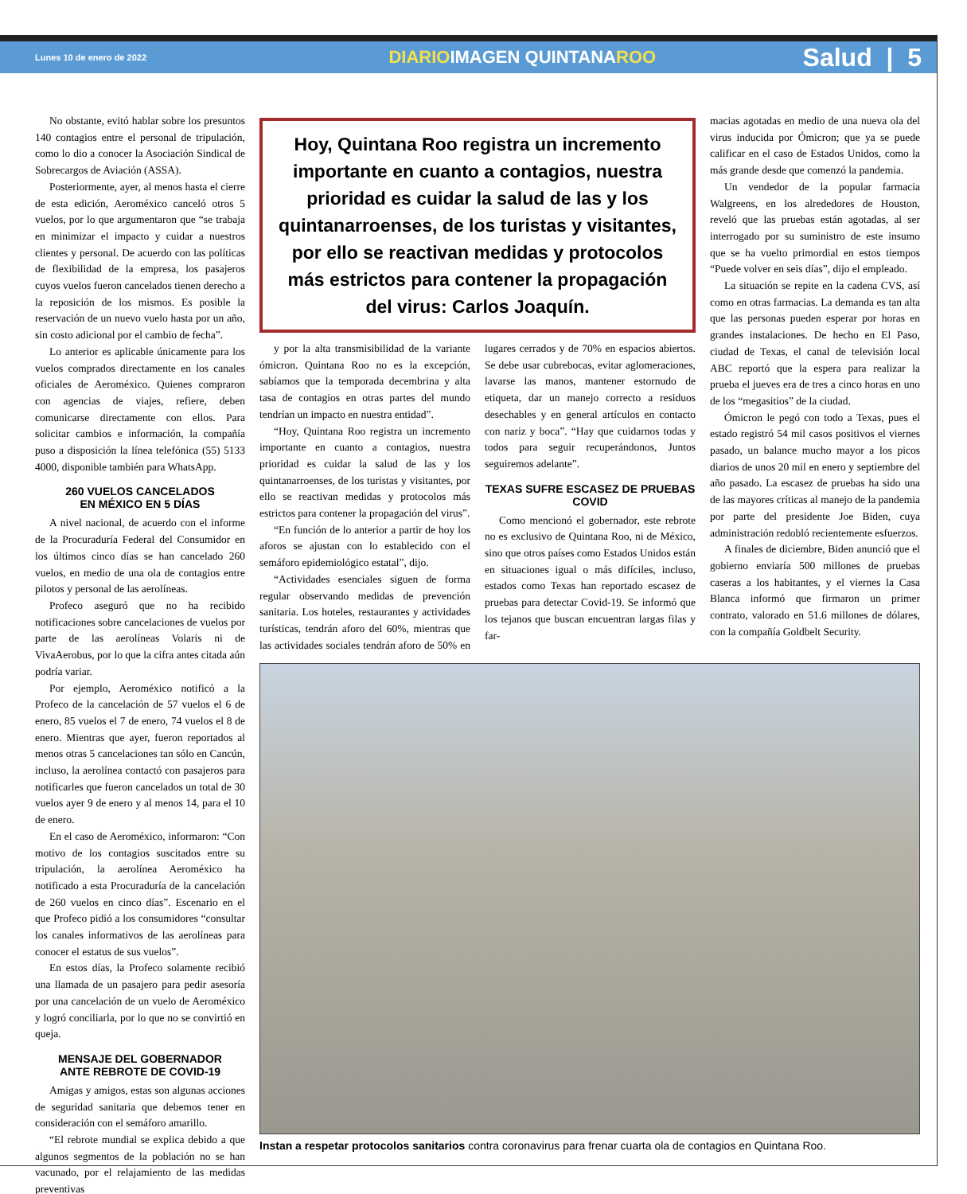Lunes 10 de enero de 2022
DIARIOIMAGEN QUINTANAROO
Salud | 5
No obstante, evitó hablar sobre los presuntos 140 contagios entre el personal de tripulación, como lo dio a conocer la Asociación Sindical de Sobrecargos de Aviación (ASSA).
Posteriormente, ayer, al menos hasta el cierre de esta edición, Aeroméxico canceló otros 5 vuelos, por lo que argumentaron que “se trabaja en minimizar el impacto y cuidar a nuestros clientes y personal. De acuerdo con las políticas de flexibilidad de la empresa, los pasajeros cuyos vuelos fueron cancelados tienen derecho a la reposición de los mismos. Es posible la reservación de un nuevo vuelo hasta por un año, sin costo adicional por el cambio de fecha”.
Lo anterior es aplicable únicamente para los vuelos comprados directamente en los canales oficiales de Aeroméxico. Quienes compraron con agencias de viajes, refiere, deben comunicarse directamente con ellos. Para solicitar cambios e información, la compañía puso a disposición la línea telefónica (55) 5133 4000, disponible también para WhatsApp.
260 VUELOS CANCELADOS
EN MÉXICO EN 5 DÍAS
A nivel nacional, de acuerdo con el informe de la Procuraduría Federal del Consumidor en los últimos cinco días se han cancelado 260 vuelos, en medio de una ola de contagios entre pilotos y personal de las aerolíneas.
Profeco aseguró que no ha recibido notificaciones sobre cancelaciones de vuelos por parte de las aerolíneas Volaris ni de VivaAerobus, por lo que la cifra antes citada aún podría variar.
Por ejemplo, Aeroméxico notificó a la Profeco de la cancelación de 57 vuelos el 6 de enero, 85 vuelos el 7 de enero, 74 vuelos el 8 de enero. Mientras que ayer, fueron reportados al menos otras 5 cancelaciones tan sólo en Cancún, incluso, la aerolínea contactó con pasajeros para notificarles que fueron cancelados un total de 30 vuelos ayer 9 de enero y al menos 14, para el 10 de enero.
En el caso de Aeroméxico, informaron: “Con motivo de los contagios suscitados entre su tripulación, la aerolínea Aeroméxico ha notificado a esta Procuraduría de la cancelación de 260 vuelos en cinco días”. Escenario en el que Profeco pidió a los consumidores “consultar los canales informativos de las aerolíneas para conocer el estatus de sus vuelos”.
En estos días, la Profeco solamente recibió una llamada de un pasajero para pedir asesoría por una cancelación de un vuelo de Aeroméxico y logró conciliarla, por lo que no se convirtió en queja.
MENSAJE DEL GOBERNADOR
ANTE REBROTE DE COVID-19
Amigas y amigos, estas son algunas acciones de seguridad sanitaria que debemos tener en consideración con el semáforo amarillo.
“El rebrote mundial se explica debido a que algunos segmentos de la población no se han vacunado, por el relajamiento de las medidas preventivas
Hoy, Quintana Roo registra un incremento importante en cuanto a contagios, nuestra prioridad es cuidar la salud de las y los quintanarroenses, de los turistas y visitantes, por ello se reactivan medidas y protocolos más estrictos para contener la propagación del virus: Carlos Joaquín.
y por la alta transmisibilidad de la variante ómicron. Quintana Roo no es la excepción, sabíamos que la temporada decembrina y alta tasa de contagios en otras partes del mundo tendrían un impacto en nuestra entidad”.
“Hoy, Quintana Roo registra un incremento importante en cuanto a contagios, nuestra prioridad es cuidar la salud de las y los quintanarroenses, de los turistas y visitantes, por ello se reactivan medidas y protocolos más estrictos para contener la propagación del virus”.
“En función de lo anterior a partir de hoy los aforos se ajustan con lo establecido con el semáforo epidemiológico estatal”, dijo.
“Actividades esenciales siguen de forma regular observando medidas de prevención sanitaria. Los hoteles, restaurantes y actividades turísticas, tendrán aforo del 60%, mientras que las actividades sociales tendrán aforo de 50% en lugares cerrados y de 70% en espacios abiertos. Se debe usar cubrebocas, evitar aglomeraciones, lavarse las manos, mantener estornudo de etiqueta, dar un manejo correcto a residuos desechables y en general artículos en contacto con nariz y boca”. “Hay que cuidarnos todas y todos para seguir recuperándonos, Juntos seguiremos adelante”.
TEXAS SUFRE ESCASEZ DE PRUEBAS COVID
Como mencionó el gobernador, este rebrote no es exclusivo de Quintana Roo, ni de México, sino que otros países como Estados Unidos están en situaciones igual o más difíciles, incluso, estados como Texas han reportado escasez de pruebas para detectar Covid-19. Se informó que los tejanos que buscan encuentran largas filas y far-
macias agotadas en medio de una nueva ola del virus inducida por Ómicron; que ya se puede calificar en el caso de Estados Unidos, como la más grande desde que comenzó la pandemia.
Un vendedor de la popular farmacia Walgreens, en los alrededores de Houston, reveló que las pruebas están agotadas, al ser interrogado por su suministro de este insumo que se ha vuelto primordial en estos tiempos “Puede volver en seis días”, dijo el empleado.
La situación se repite en la cadena CVS, así como en otras farmacias. La demanda es tan alta que las personas pueden esperar por horas en grandes instalaciones. De hecho en El Paso, ciudad de Texas, el canal de televisión local ABC reportó que la espera para realizar la prueba el jueves era de tres a cinco horas en uno de los “megasitios” de la ciudad.
Ómicron le pegó con todo a Texas, pues el estado registró 54 mil casos positivos el viernes pasado, un balance mucho mayor a los picos diarios de unos 20 mil en enero y septiembre del año pasado. La escasez de pruebas ha sido una de las mayores críticas al manejo de la pandemia por parte del presidente Joe Biden, cuya administración redobló recientemente esfuerzos.
A finales de diciembre, Biden anunció que el gobierno enviaría 500 millones de pruebas caseras a los habitantes, y el viernes la Casa Blanca informó que firmaron un primer contrato, valorado en 51.6 millones de dólares, con la compañía Goldbelt Security.
Instan a respetar protocolos sanitarios contra coronavirus para frenar cuarta ola de contagios en Quintana Roo.